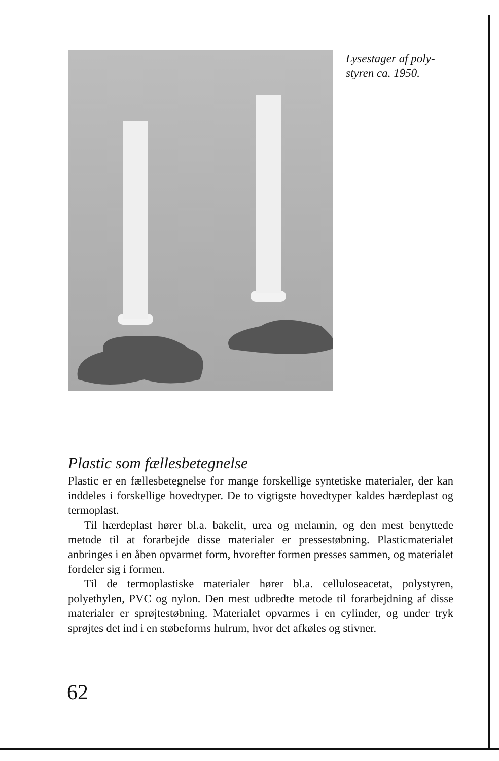Lysestager af poly-
styren ca. 1950.
Plastic som fællesbetegnelse
Plastic er en fællesbetegnelse for mange forskellige syntetiske materialer, der kan inddeles i forskellige hovedtyper. De to vigtigste hovedtyper kaldes hærdeplast og termoplast.
Til hærdeplast hører bl.a. bakelit, urea og melamin, og den mest benyttede metode til at forarbejde disse materialer er pressestøbning. Plasticmaterialet anbringes i en åben opvarmet form, hvorefter formen presses sammen, og materialet fordeler sig i formen.
Til de termoplastiske materialer hører bl.a. celluloseacetat, polystyren, polyethylen, PVC og nylon. Den mest udbredte metode til forarbejdning af disse materialer er sprøjtestøbning. Materialet opvarmes i en cylinder, og under tryk sprøjtes det ind i en støbeforms hulrum, hvor det afkøles og stivner.
62